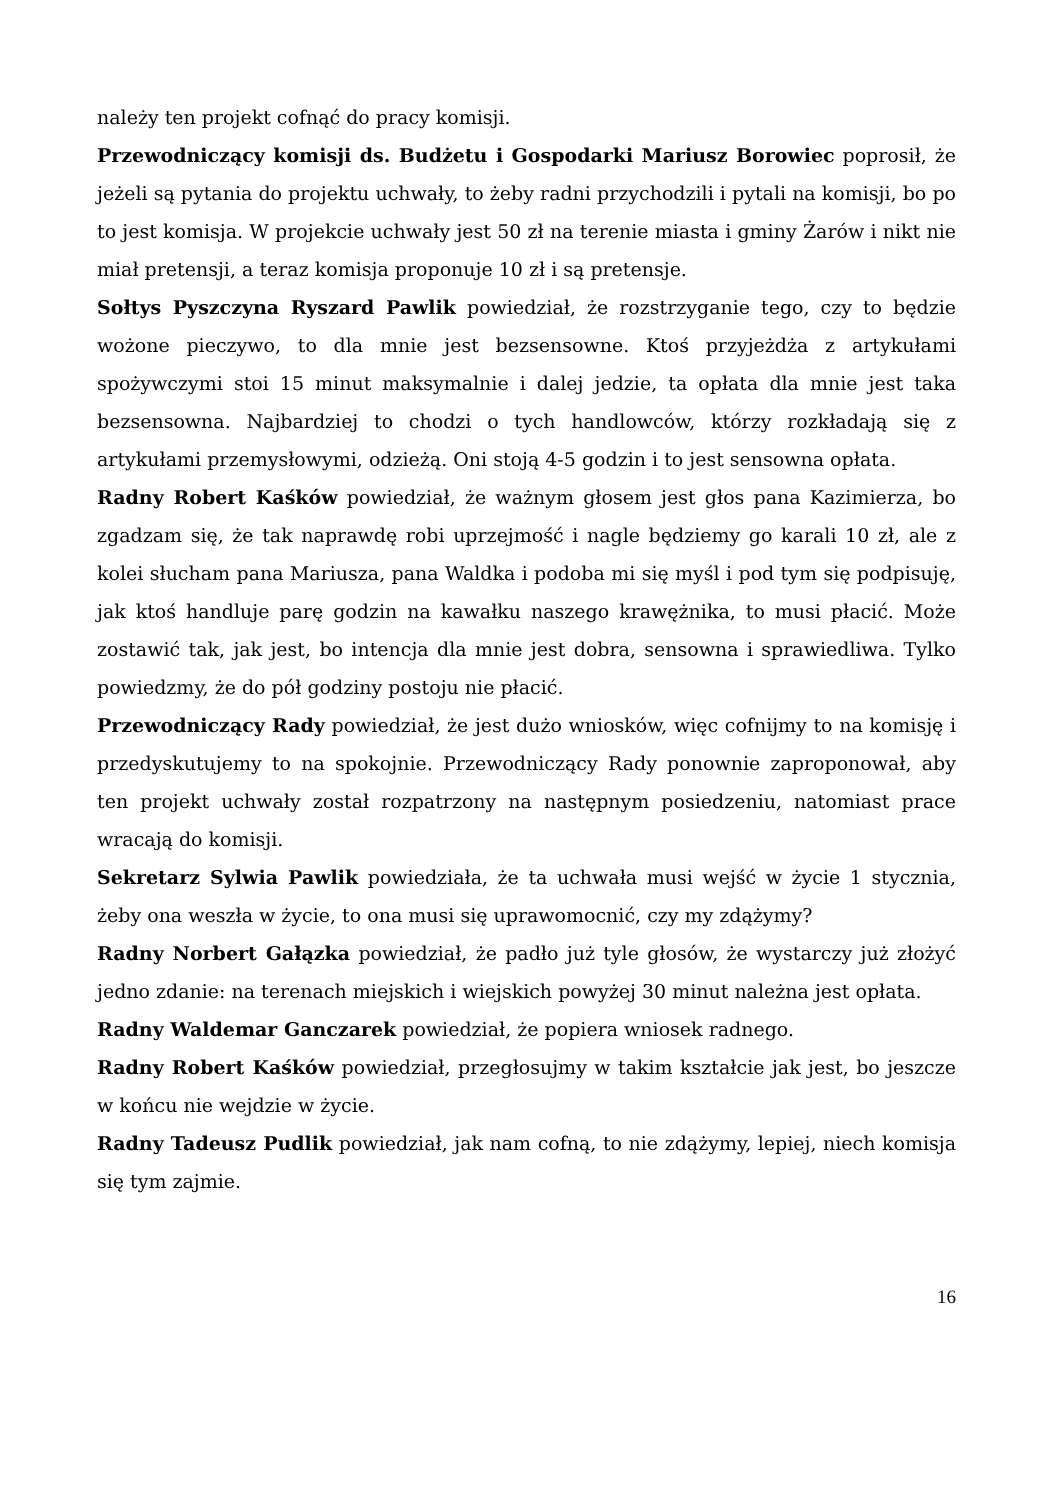należy ten projekt cofnąć do pracy komisji.
Przewodniczący komisji ds. Budżetu i Gospodarki Mariusz Borowiec poprosił, że jeżeli są pytania do projektu uchwały, to żeby radni przychodzili i pytali na komisji, bo po to jest komisja. W projekcie uchwały jest 50 zł na terenie miasta i gminy Żarów i nikt nie miał pretensji, a teraz komisja proponuje 10 zł i są pretensje.
Sołtys Pyszczyna Ryszard Pawlik powiedział, że rozstrzyganie tego, czy to będzie wożone pieczywo, to dla mnie jest bezsensowne. Ktoś przyjeżdża z artykułami spożywczymi stoi 15 minut maksymalnie i dalej jedzie, ta opłata dla mnie jest taka bezsensowna. Najbardziej to chodzi o tych handlowców, którzy rozkładają się z artykułami przemysłowymi, odzieżą. Oni stoją 4-5 godzin i to jest sensowna opłata.
Radny Robert Kaśków powiedział, że ważnym głosem jest głos pana Kazimierza, bo zgadzam się, że tak naprawdę robi uprzejmość i nagle będziemy go karali 10 zł, ale z kolei słucham pana Mariusza, pana Waldka i podoba mi się myśl i pod tym się podpisuję, jak ktoś handluje parę godzin na kawałku naszego krawężnika, to musi płacić. Może zostawić tak, jak jest, bo intencja dla mnie jest dobra, sensowna i sprawiedliwa. Tylko powiedzmy, że do pół godziny postoju nie płacić.
Przewodniczący Rady powiedział, że jest dużo wniosków, więc cofnijmy to na komisję i przedyskutujemy to na spokojnie. Przewodniczący Rady ponownie zaproponował, aby ten projekt uchwały został rozpatrzony na następnym posiedzeniu, natomiast prace wracają do komisji.
Sekretarz Sylwia Pawlik powiedziała, że ta uchwała musi wejść w życie 1 stycznia, żeby ona weszła w życie, to ona musi się uprawomocnić, czy my zdążymy?
Radny Norbert Gałązka powiedział, że padło już tyle głosów, że wystarczy już złożyć jedno zdanie: na terenach miejskich i wiejskich powyżej 30 minut należna jest opłata.
Radny Waldemar Ganczarek powiedział, że popiera wniosek radnego.
Radny Robert Kaśków powiedział, przegłosujmy w takim kształcie jak jest, bo jeszcze w końcu nie wejdzie w życie.
Radny Tadeusz Pudlik powiedział, jak nam cofną, to nie zdążymy, lepiej, niech komisja się tym zajmie.
16